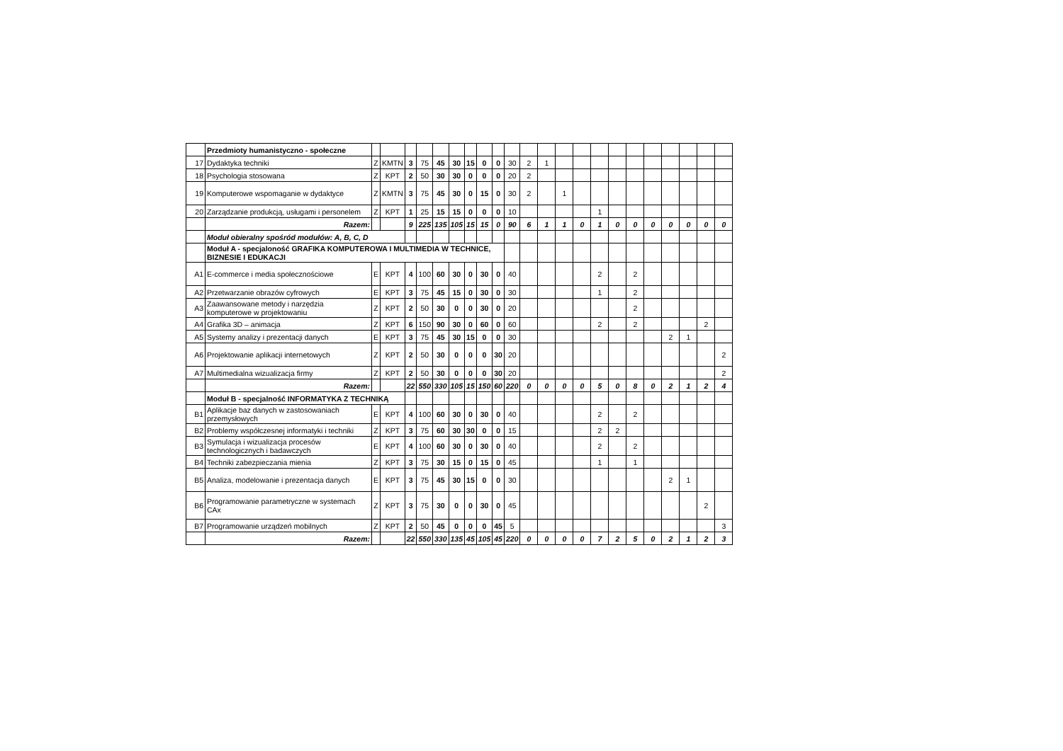| | Przedmioty humanistyczno - społeczne | | | | | | | | | | | | | | | | | | | | | | |
| 17 | Dydaktyka techniki | Z | KMTN | 3 | 75 | 45 | 30 | 15 | 0 | 0 | 30 | 2 | 1 | | | | | | | | | | |
| 18 | Psychologia stosowana | Z | KPT | 2 | 50 | 30 | 30 | 0 | 0 | 0 | 20 | 2 | | | | | | | | | | | |
| 19 | Komputerowe wspomaganie w dydaktyce | Z | KMTN | 3 | 75 | 45 | 30 | 0 | 15 | 0 | 30 | 2 | | 1 | | | | | | | | | |
| 20 | Zarządzanie produkcją, usługami i personelem | Z | KPT | 1 | 25 | 15 | 15 | 0 | 0 | 0 | 10 | | | | | 1 | | | | | | | |
| | Razem: | | | 9 | 225 | 135 | 105 | 15 | 15 | 0 | 90 | 6 | 1 | 1 | 0 | 1 | 0 | 0 | 0 | 0 | 0 | 0 | 0 |
| | Moduł obieralny spośród modułów: A, B, C, D | | | | | | | | | | | | | | | | | | | | | | |
| | Moduł A - specjaloność GRAFIKA KOMPUTEROWA I MULTIMEDIA W TECHNICE, BIZNESIE I EDUKACJI | | | | | | | | | | | | | | | | | | | | | | |
| A1 | E-commerce i media społecznościowe | E | KPT | 4 | 100 | 60 | 30 | 0 | 30 | 0 | 40 | | | | | 2 | | 2 | | | | | |
| A2 | Przetwarzanie obrazów cyfrowych | E | KPT | 3 | 75 | 45 | 15 | 0 | 30 | 0 | 30 | | | | | 1 | | 2 | | | | | |
| A3 | Zaawansowane metody i narzędzia komputerowe w projektowaniu | Z | KPT | 2 | 50 | 30 | 0 | 0 | 30 | 0 | 20 | | | | | | | 2 | | | | | |
| A4 | Grafika 3D – animacja | Z | KPT | 6 | 150 | 90 | 30 | 0 | 60 | 0 | 60 | | | | | 2 | | 2 | | | | 2 | |
| A5 | Systemy analizy i prezentacji danych | E | KPT | 3 | 75 | 45 | 30 | 15 | 0 | 0 | 30 | | | | | | | | | 2 | 1 | | |
| A6 | Projektowanie aplikacji internetowych | Z | KPT | 2 | 50 | 30 | 0 | 0 | 0 | 30 | 20 | | | | | | | | | | | | 2 |
| A7 | Multimedialna wizualizacja firmy | Z | KPT | 2 | 50 | 30 | 0 | 0 | 0 | 30 | 20 | | | | | | | | | | | | 2 |
| | Razem: | | | 22 | 550 | 330 | 105 | 15 | 150 | 60 | 220 | 0 | 0 | 0 | 0 | 5 | 0 | 8 | 0 | 2 | 1 | 2 | 4 |
| | Moduł B - specjalność INFORMATYKA Z TECHNIKĄ | | | | | | | | | | | | | | | | | | | | | | |
| B1 | Aplikacje baz danych w zastosowaniach przemysłowych | E | KPT | 4 | 100 | 60 | 30 | 0 | 30 | 0 | 40 | | | | | 2 | | 2 | | | | | |
| B2 | Problemy współczesnej informatyki i techniki | Z | KPT | 3 | 75 | 60 | 30 | 30 | 0 | 0 | 15 | | | | | 2 | 2 | | | | | | |
| B3 | Symulacja i wizualizacja procesów technologicznych i badawczych | E | KPT | 4 | 100 | 60 | 30 | 0 | 30 | 0 | 40 | | | | | 2 | | 2 | | | | | |
| B4 | Techniki zabezpieczania mienia | Z | KPT | 3 | 75 | 30 | 15 | 0 | 15 | 0 | 45 | | | | | 1 | | 1 | | | | | |
| B5 | Analiza, modelowanie i prezentacja danych | E | KPT | 3 | 75 | 45 | 30 | 15 | 0 | 0 | 30 | | | | | | | | | 2 | 1 | | |
| B6 | Programowanie parametryczne w systemach CAx | Z | KPT | 3 | 75 | 30 | 0 | 0 | 30 | 0 | 45 | | | | | | | | | | | 2 | |
| B7 | Programowanie urządzeń mobilnych | Z | KPT | 2 | 50 | 45 | 0 | 0 | 0 | 45 | 5 | | | | | | | | | | | | 3 |
| | Razem: | | | 22 | 550 | 330 | 135 | 45 | 105 | 45 | 220 | 0 | 0 | 0 | 0 | 7 | 2 | 5 | 0 | 2 | 1 | 2 | 3 |